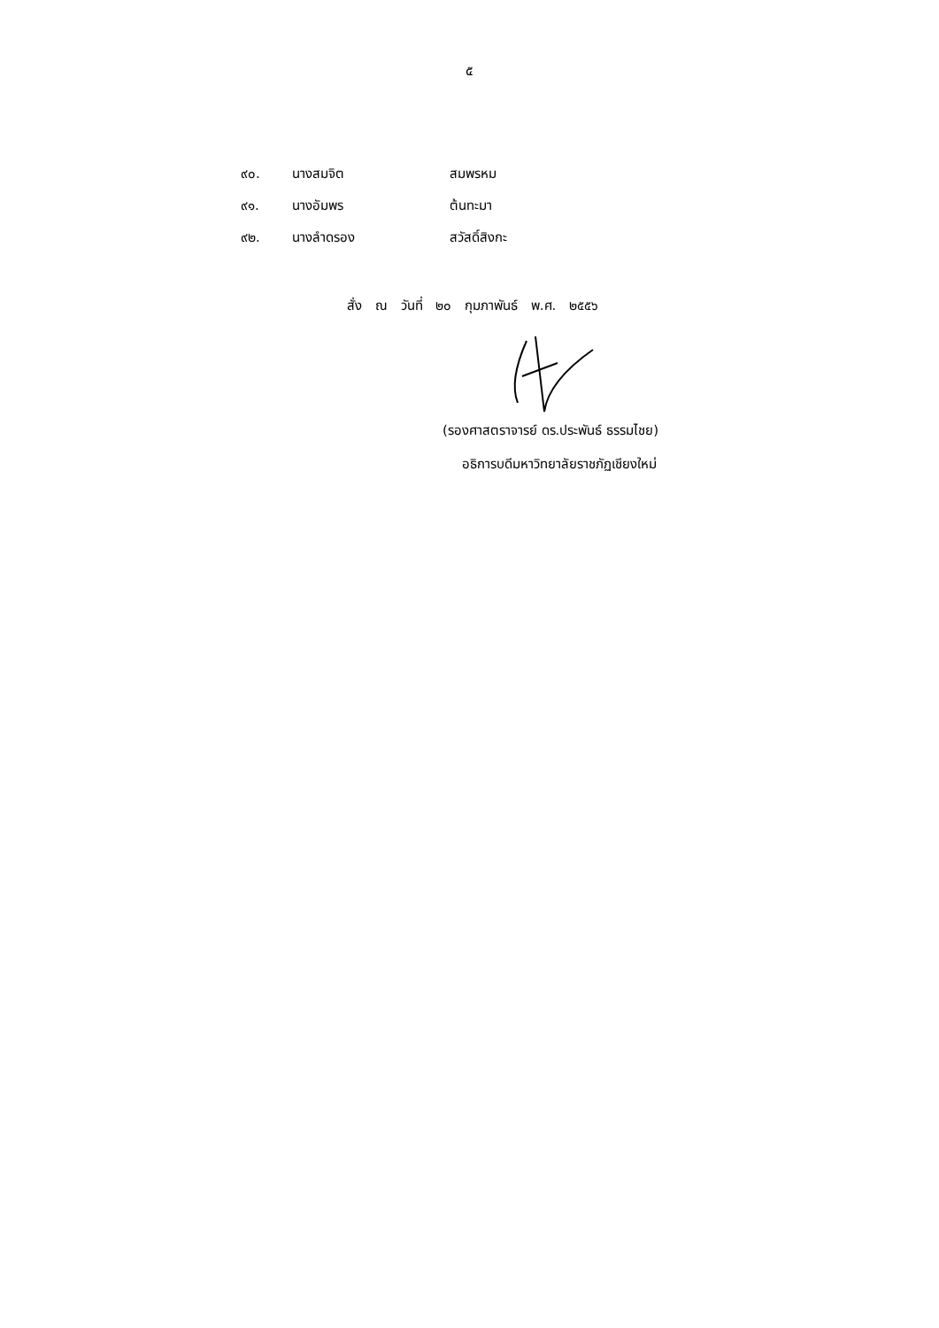๕
| ๙๐. | นางสมจิต | สมพรหม |
| ๙๑. | นางอัมพร | ต้นทะมา |
| ๙๒. | นางลำดรอง | สวัสดิ์สิงกะ |
สั่ง ณ วันที่ ๒๐ กุมภาพันธ์ พ.ศ. ๒๕๕๖
(รองศาสตราจารย์ ดร.ประพันธ์ ธรรมไชย)
อธิการบดีมหาวิทยาลัยราชภัฏเชียงใหม่